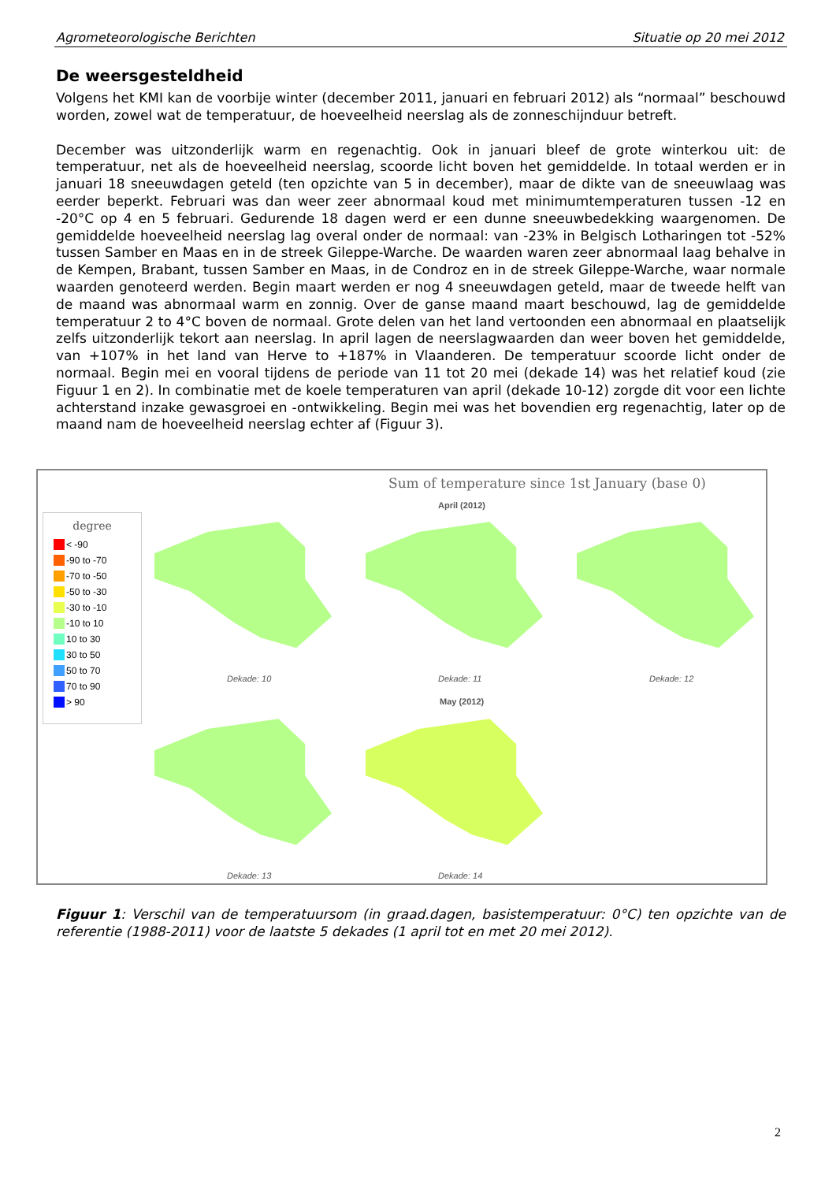Agrometeorologische Berichten Situatie op 20 mei 2012
De weersgesteldheid
Volgens het KMI kan de voorbije winter (december 2011, januari en februari 2012) als “normaal” beschouwd worden, zowel wat de temperatuur, de hoeveelheid neerslag als de zonneschijnduur betreft.
December was uitzonderlijk warm en regenachtig. Ook in januari bleef de grote winterkou uit: de temperatuur, net als de hoeveelheid neerslag, scoorde licht boven het gemiddelde. In totaal werden er in januari 18 sneeuwdagen geteld (ten opzichte van 5 in december), maar de dikte van de sneeuwlaag was eerder beperkt. Februari was dan weer zeer abnormaal koud met minimumtemperaturen tussen -12 en -20°C op 4 en 5 februari. Gedurende 18 dagen werd er een dunne sneeuwbedekking waargenomen. De gemiddelde hoeveelheid neerslag lag overal onder de normaal: van -23% in Belgisch Lotharingen tot -52% tussen Samber en Maas en in de streek Gileppe-Warche. De waarden waren zeer abnormaal laag behalve in de Kempen, Brabant, tussen Samber en Maas, in de Condroz en in de streek Gileppe-Warche, waar normale waarden genoteerd werden. Begin maart werden er nog 4 sneeuwdagen geteld, maar de tweede helft van de maand was abnormaal warm en zonnig. Over de ganse maand maart beschouwd, lag de gemiddelde temperatuur 2 to 4°C boven de normaal. Grote delen van het land vertoonden een abnormaal en plaatselijk zelfs uitzonderlijk tekort aan neerslag. In april lagen de neerslagwaarden dan weer boven het gemiddelde, van +107% in het land van Herve to +187% in Vlaanderen. De temperatuur scoorde licht onder de normaal. Begin mei en vooral tijdens de periode van 11 tot 20 mei (dekade 14) was het relatief koud (zie Figuur 1 en 2). In combinatie met de koele temperaturen van april (dekade 10-12) zorgde dit voor een lichte achterstand inzake gewasgroei en -ontwikkeling. Begin mei was het bovendien erg regenachtig, later op de maand nam de hoeveelheid neerslag echter af (Figuur 3).
Sum of temperature since 1st January (base 0)
April (2012)
degree
< -90
-90 to -70
-70 to -50
-50 to -30
-30 to -10
-10 to 10
10 to 30
30 to 50
50 to 70
70 to 90
> 90
Dekade: 10 Dekade: 11 Dekade: 12
May (2012)
Dekade: 13 Dekade: 14
Figuur 1: Verschil van de temperatuursom (in graad.dagen, basistemperatuur: 0°C) ten opzichte van de referentie (1988-2011) voor de laatste 5 dekades (1 april tot en met 20 mei 2012).
2